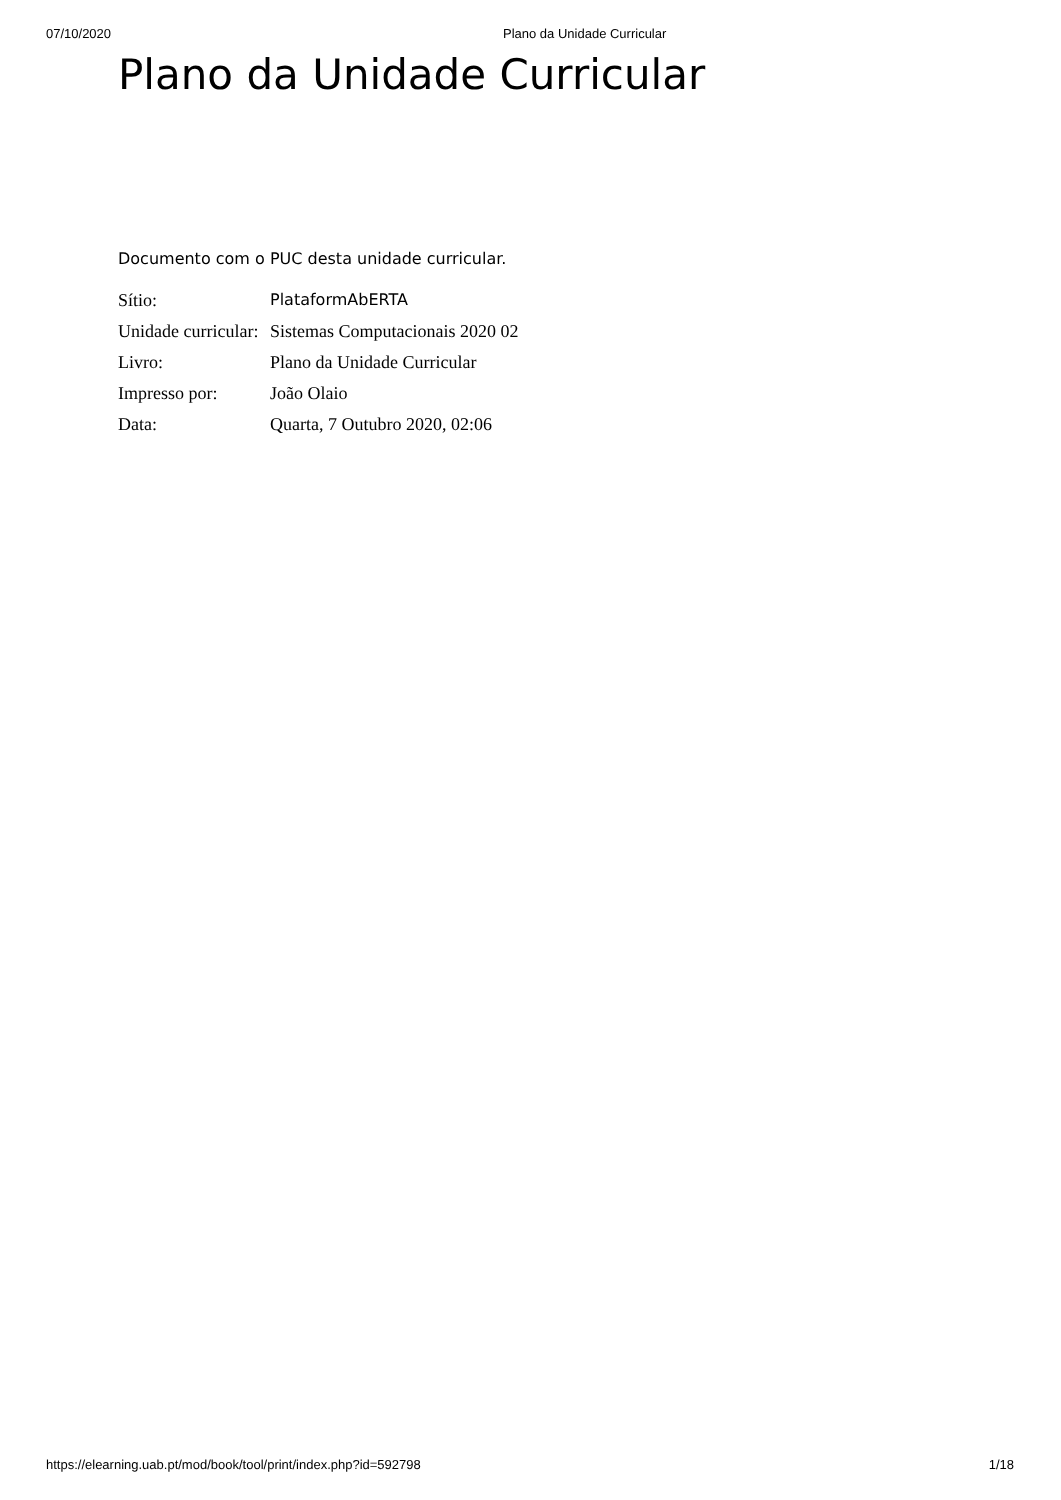07/10/2020 Plano da Unidade Curricular
Plano da Unidade Curricular
Documento com o PUC desta unidade curricular.
| Sítio: | PlataformAbERTA |
| Unidade curricular: | Sistemas Computacionais 2020 02 |
| Livro: | Plano da Unidade Curricular |
| Impresso por: | João Olaio |
| Data: | Quarta, 7 Outubro 2020, 02:06 |
https://elearning.uab.pt/mod/book/tool/print/index.php?id=592798 1/18